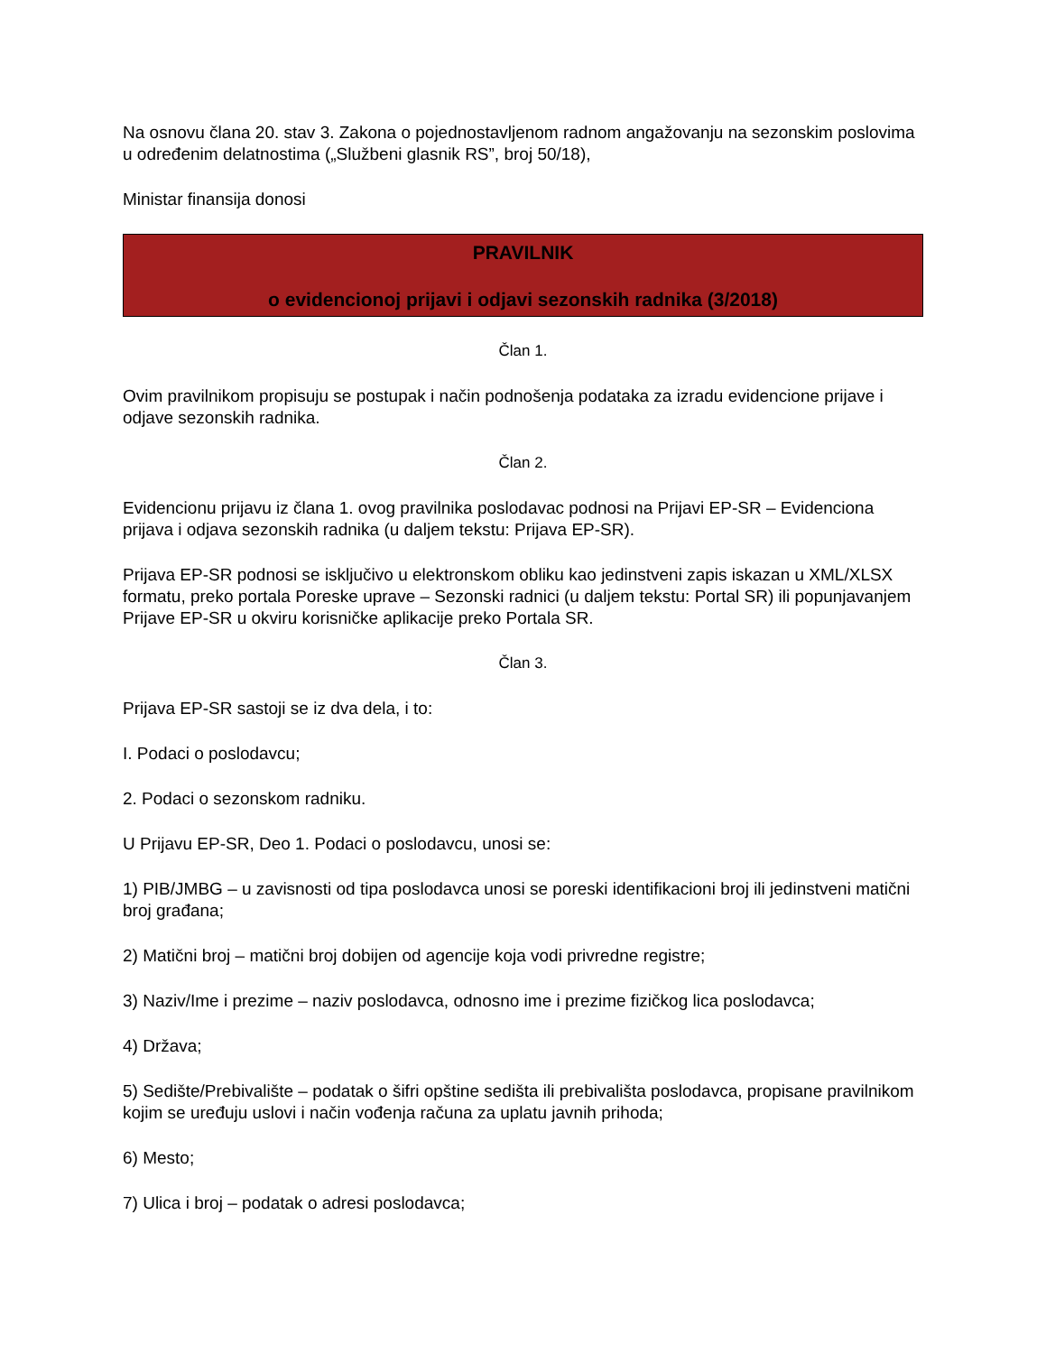Na osnovu člana 20. stav 3. Zakona o pojednostavljenom radnom angažovanju na sezonskim poslovima u određenim delatnostima („Službeni glasnik RS”, broj 50/18),
Ministar finansija donosi
PRAVILNIK
o evidencionoj prijavi i odjavi sezonskih radnika (3/2018)
Član 1.
Ovim pravilnikom propisuju se postupak i način podnošenja podataka za izradu evidencione prijave i odjave sezonskih radnika.
Član 2.
Evidencionu prijavu iz člana 1. ovog pravilnika poslodavac podnosi na Prijavi EP-SR – Evidenciona prijava i odjava sezonskih radnika (u daljem tekstu: Prijava EP-SR).
Prijava EP-SR podnosi se isključivo u elektronskom obliku kao jedinstveni zapis iskazan u XML/XLSX formatu, preko portala Poreske uprave – Sezonski radnici (u daljem tekstu: Portal SR) ili popunjavanjem Prijave EP-SR u okviru korisničke aplikacije preko Portala SR.
Član 3.
Prijava EP-SR sastoji se iz dva dela, i to:
I. Podaci o poslodavcu;
2. Podaci o sezonskom radniku.
U Prijavu EP-SR, Deo 1. Podaci o poslodavcu, unosi se:
1) PIB/JMBG – u zavisnosti od tipa poslodavca unosi se poreski identifikacioni broj ili jedinstveni matični broj građana;
2) Matični broj – matični broj dobijen od agencije koja vodi privredne registre;
3) Naziv/Ime i prezime – naziv poslodavca, odnosno ime i prezime fizičkog lica poslodavca;
4) Država;
5) Sedište/Prebivalište – podatak o šifri opštine sedišta ili prebivališta poslodavca, propisane pravilnikom kojim se uređuju uslovi i način vođenja računa za uplatu javnih prihoda;
6) Mesto;
7) Ulica i broj – podatak o adresi poslodavca;